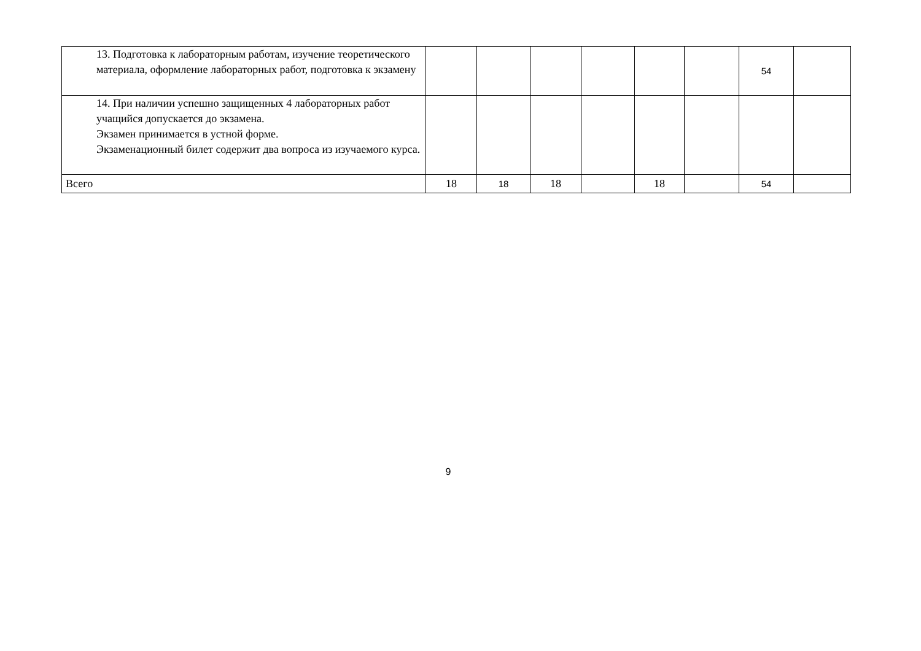| 13. Подготовка к лабораторным работам, изучение теоретического материала, оформление лабораторных работ, подготовка к экзамену | | | | | | | 54 | |
| 14. При наличии успешно защищенных 4 лабораторных работ учащийся допускается до экзамена. Экзамен принимается в устной форме. Экзаменационный билет содержит два вопроса из изучаемого курса. | | | | | | | | |
| Всего | 18 | 18 | 18 | | 18 | | 54 | |
9